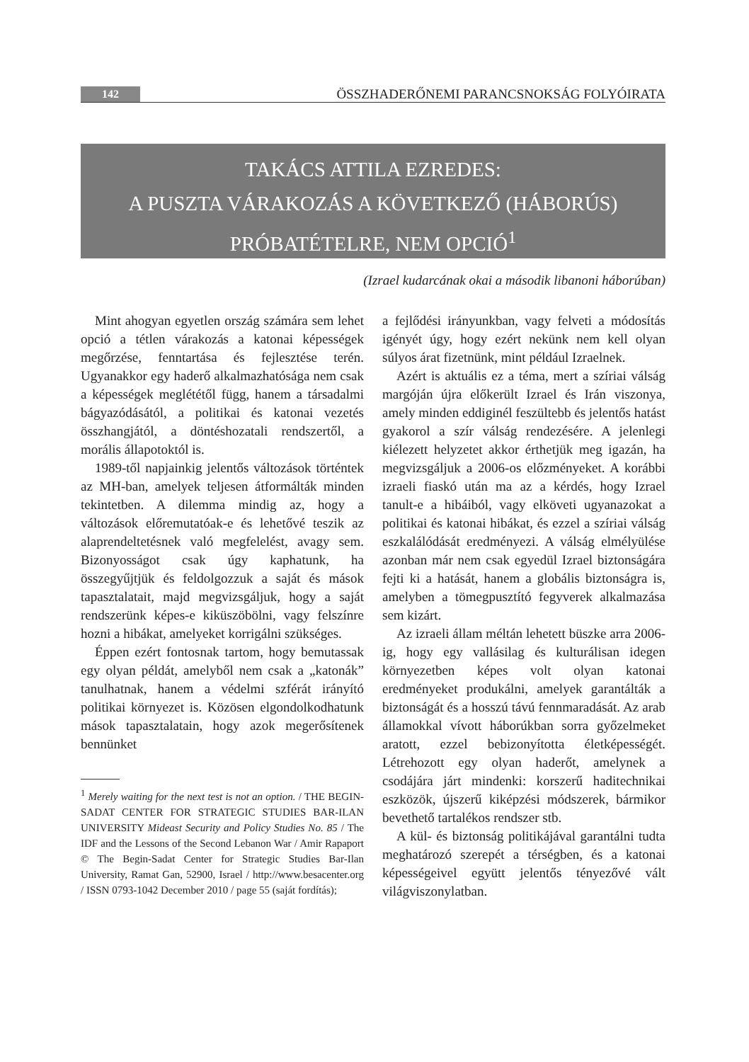142 ÖSSZHADERŐNEMI PARANCSNOKSÁG FOLYÓIRATA
TAKÁCS ATTILA EZREDES:
A PUSZTA VÁRAKOZÁS A KÖVETKEZŐ (HÁBORÚS)
PRÓBATÉTELRE, NEM OPCIÓ<sup>1</sup>
(Izrael kudarcának okai a második libanoni háborúban)
Mint ahogyan egyetlen ország számára sem lehet opció a tétlen várakozás a katonai képességek megőrzése, fenntartása és fejlesztése terén. Ugyanakkor egy haderő alkalmazhatósága nem csak a képességek meglététől függ, hanem a társadalmi bágyazódásától, a politikai és katonai vezetés összhangjától, a döntéshozatali rendszertől, a morális állapotoktól is.
1989-től napjainkig jelentős változások történtek az MH-ban, amelyek teljesen átformálták minden tekintetben. A dilemma mindig az, hogy a változások előremutatóak-e és lehetővé teszik az alaprendeltetésnek való megfelelést, avagy sem. Bizonyosságot csak úgy kaphatunk, ha összegyűjtjük és feldolgozzuk a saját és mások tapasztalatait, majd megvizsgáljuk, hogy a saját rendszerünk képes-e kiküszöbölni, vagy felszínre hozni a hibákat, amelyeket korrigálni szükséges.
Éppen ezért fontosnak tartom, hogy bemutassak egy olyan példát, amelyből nem csak a „katonák” tanulhatnak, hanem a védelmi szférát irányító politikai környezet is. Közösen elgondolkodhatunk mások tapasztalatain, hogy azok megerősítenek bennünket
<sup>1</sup> Merely waiting for the next test is not an option. / THE BEGIN-SADAT CENTER FOR STRATEGIC STUDIES BAR-ILAN UNIVERSITY Mideast Security and Policy Studies No. 85 / The IDF and the Lessons of the Second Lebanon War / Amir Rapaport © The Begin-Sadat Center for Strategic Studies Bar-Ilan University, Ramat Gan, 52900, Israel / http://www.besacenter.org / ISSN 0793-1042 December 2010 / page 55 (saját fordítás);
a fejlődési irányunkban, vagy felveti a módosítás igényét úgy, hogy ezért nekünk nem kell olyan súlyos árat fizetnünk, mint például Izraelnek.
Azért is aktuális ez a téma, mert a szíriai válság margóján újra előkerült Izrael és Irán viszonya, amely minden eddiginél feszültebb és jelentős hatást gyakorol a szír válság rendezésére. A jelenlegi kiélezett helyzetet akkor érthetjük meg igazán, ha megvizsgáljuk a 2006-os előzményeket. A korábbi izraeli fiaskó után ma az a kérdés, hogy Izrael tanult-e a hibáiból, vagy elköveti ugyanazokat a politikai és katonai hibákat, és ezzel a szíriai válság eszkalálódását eredményezi. A válság elmélyülése azonban már nem csak egyedül Izrael biztonságára fejti ki a hatását, hanem a globális biztonságra is, amelyben a tömegpusztító fegyverek alkalmazása sem kizárt.
Az izraeli állam méltán lehetett büszke arra 2006-ig, hogy egy vallásilag és kulturálisan idegen környezetben képes volt olyan katonai eredményeket produkálni, amelyek garantálták a biztonságát és a hosszú távú fennmaradását. Az arab államokkal vívott háborúkban sorra győzelmeket aratott, ezzel bebizonyította életképességét. Létrehozott egy olyan haderőt, amelynek a csodájára járt mindenki: korszerű haditechnikai eszközök, újszerű kiképzési módszerek, bármikor bevethető tartalékos rendszer stb.
A kül- és biztonság politikájával garantálni tudta meghatározó szerepét a térségben, és a katonai képességeivel együtt jelentős tényezővé vált világviszonylatban.